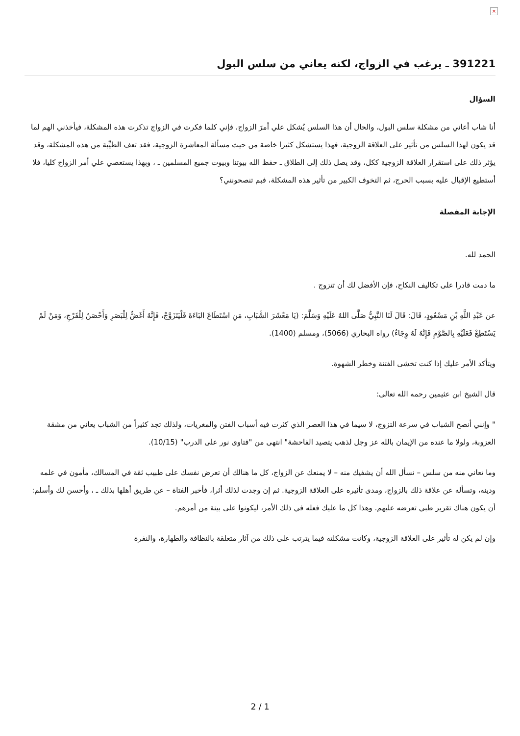×
391221 ـ يرغب في الزواج، لكنه يعاني من سلس البول
السؤال
أنا شاب أعاني من مشكلة سلس البول، والحال أن هذا السلس يُشكل علي أمرَ الزواج، فإني كلما فكرت في الزواج تذكرت هذه المشكلة، فيأخذني الهم لما قد يكون لهذا السلس من تأثير على العلاقة الزوجية، فهذا يستشكل كثيرا خاصة من حيث مسألة المعاشرة الزوجية، فقد تعف الطيِّبة من هذه المشكلة، وقد يؤثر ذلك على استقرار العلاقة الزوجية ككل، وقد يصل ذلك إلى الطلاق ـ حفظ الله بيوتنا وبيوت جميع المسلمين ـ ، وبهذا يستعصي علي أمر الزواج كليا، فلا أستطيع الإقبال عليه بسبب الحرج، ثم التخوف الكبير من تأثير هذه المشكلة، فبم تنصحونني؟
الإجابة المفصلة
الحمد لله.
ما دمت قادرا على تكاليف النكاح، فإن الأفضل لك أن تتزوج .
عن عَبْدِ اللَّهِ بْنِ مَسْعُودٍ، قَالَ: قَالَ لَنَا النَّبِيُّ صَلَّى اللهُ عَلَيْهِ وَسَلَّمَ: (يَا مَعْشَرَ الشَّبَابِ، مَنِ اسْتَطَاعَ البَاءَةَ فَلْيَتَزَوَّجْ، فَإِنَّهُ أَغَضُّ لِلْبَصَرِ وَأَحْصَنُ لِلْفَرْجِ، وَمَنْ لَمْ يَسْتَطِعْ فَعَلَيْهِ بِالصَّوْمِ فَإِنَّهُ لَهُ وِجَاءٌ) رواه البخاري (5066)، ومسلم (1400).
ويتأكد الأمر عليك إذا كنت تخشى الفتنة وخطر الشهوة.
قال الشيخ ابن عثيمين رحمه الله تعالى:
" وإنني أنصح الشباب في سرعة التزوج، لا سيما في هذا العصر الذي كثرت فيه أسباب الفتن والمغريات، ولذلك تجد كثيراً من الشباب يعاني من مشقة العزوبة، ولولا ما عنده من الإيمان بالله عز وجل لذهب يتصيد الفاحشة" انتهى من "فتاوى نور على الدرب" (10/15).
وما تعاني منه من سلس – نسأل الله أن يشفيك منه – لا يمنعك عن الزواج، كل ما هنالك أن تعرض نفسك على طبيب ثقة في المسالك، مأمون في علمه ودينه، وتسأله عن علاقة ذلك بالزواج، ومدى تأثيره على العلاقة الزوجية. ثم إن وجدت لذلك أثرا، فأخبر الفتاة – عن طريق أهلها بذلك ـ ، وأحسن لك وأسلم: أن يكون هناك تقرير طبي تعرضه عليهم. وهذا كل ما عليك فعله في ذلك الأمر، ليكونوا على بينة من أمرهم.
وإن لم يكن له تأثير على العلاقة الزوجية، وكانت مشكلته فيما يترتب على ذلك من آثار متعلقة بالنظافة والطهارة، والنفرة
2 / 1